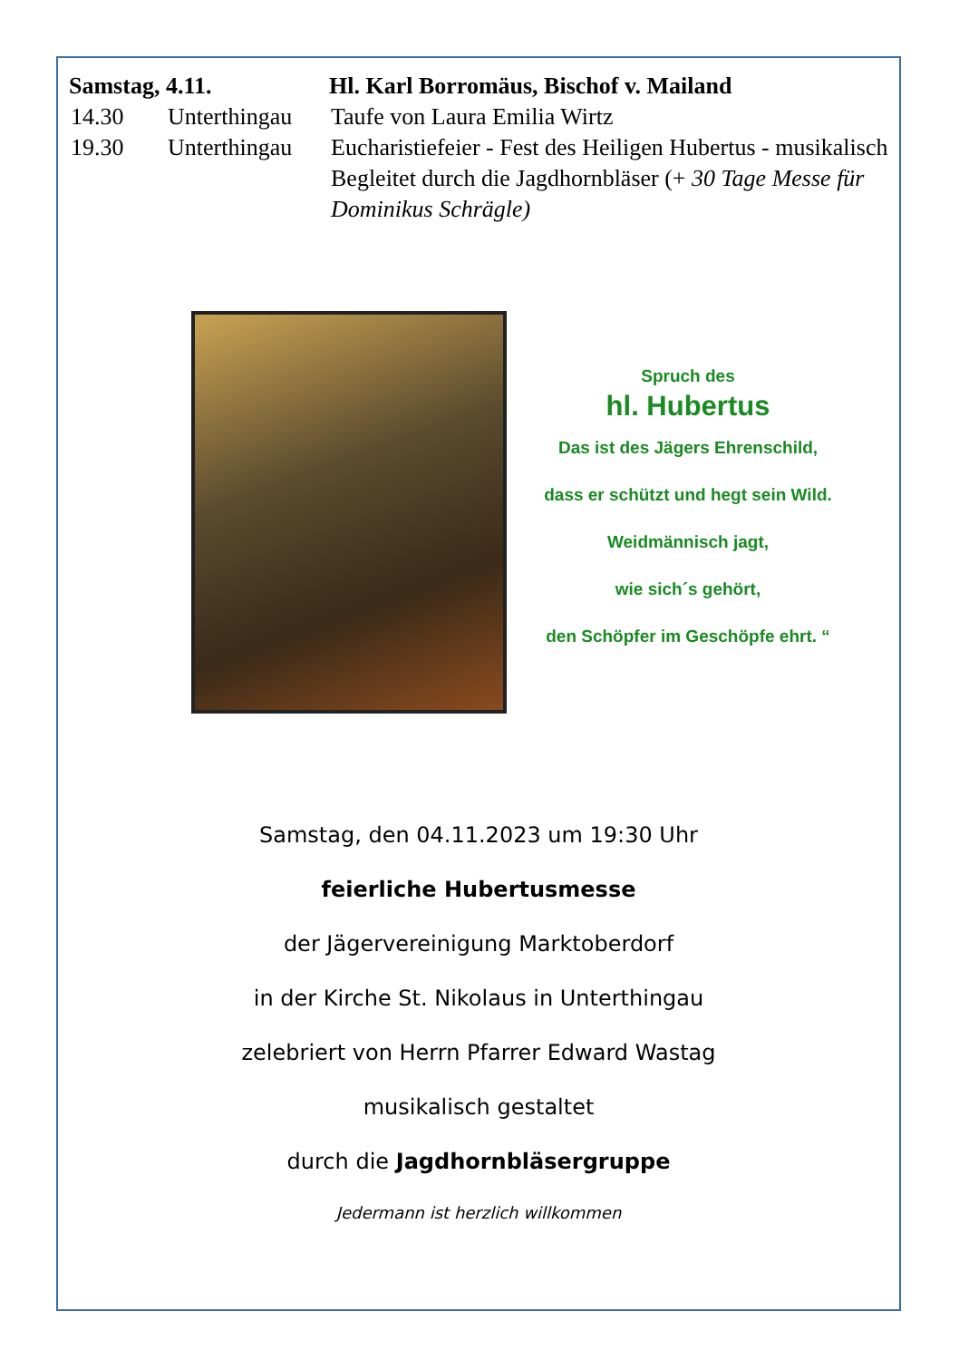Samstag, 4.11. Hl. Karl Borromäus, Bischof v. Mailand
14.30 Unterthingau
Taufe von Laura Emilia Wirtz
19.30 Unterthingau
Eucharistiefeier - Fest des Heiligen Hubertus - musikalisch Begleitet durch die Jagdhornbläser (+ 30 Tage Messe für Dominikus Schrägle)
Spruch des
hl. Hubertus
Das ist des Jägers Ehrenschild,
dass er schützt und hegt sein Wild.
Weidmännisch jagt,
wie sich´s gehört,
den Schöpfer im Geschöpfe ehrt. “
Samstag, den 04.11.2023 um 19:30 Uhr
feierliche Hubertusmesse
der Jägervereinigung Marktoberdorf
in der Kirche St. Nikolaus in Unterthingau
zelebriert von Herrn Pfarrer Edward Wastag
musikalisch gestaltet
durch die Jagdhornbläsergruppe
Jedermann ist herzlich willkommen